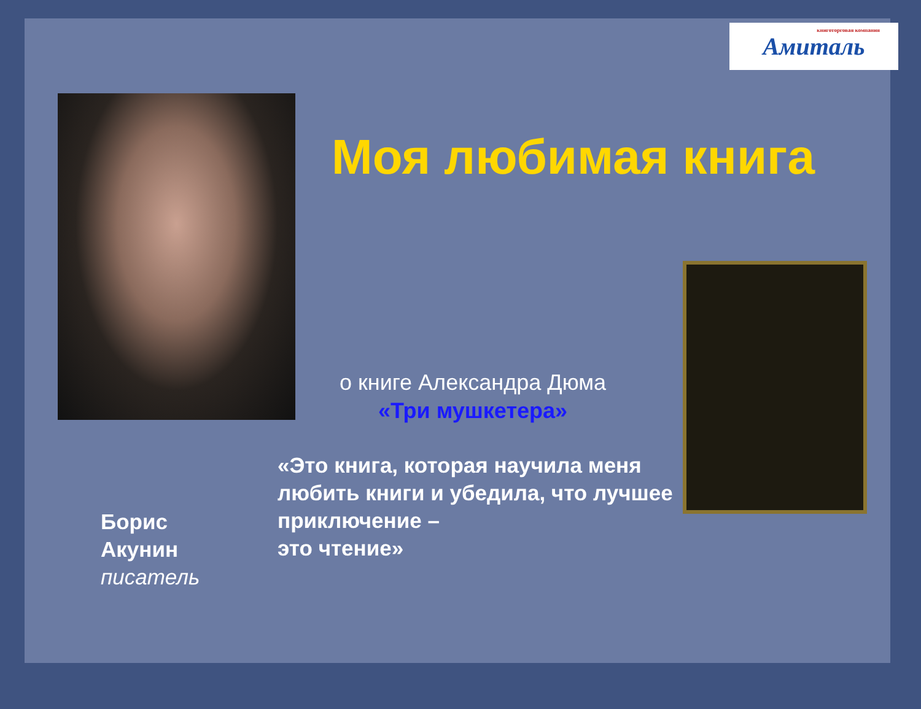книготорговая компания Амиталь
Моя любимая книга
о книге Александра Дюма
«Три мушкетера»
«Это книга, которая научила меня любить книги и убедила, что лучшее приключение –
это чтение»
Борис
Акунин
писатель